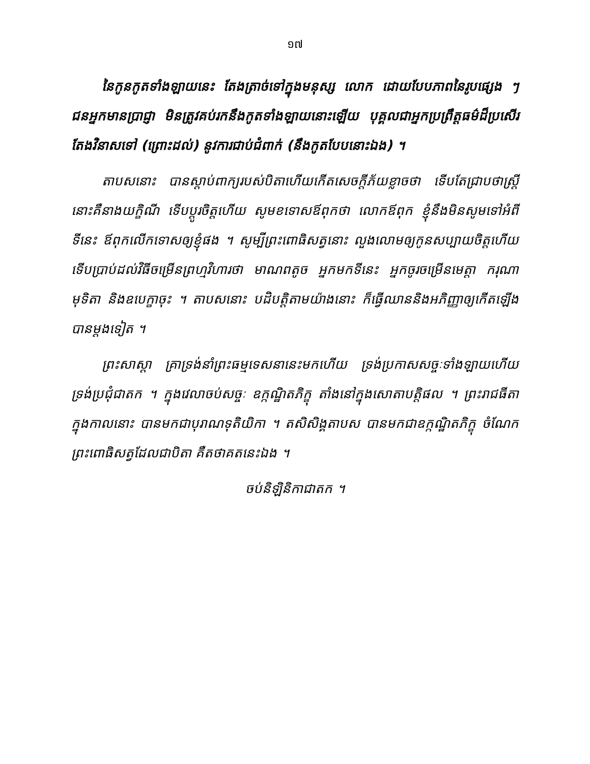១៧
នៃកូនកូតទាំងឡាយនេះ តែងត្រាច់ទៅក្នុងមនុស្ស លោក ដោយបែបភាពនៃរូបផ្សេង ៗ ជនអ្នកមានប្រាជ្ញា មិនត្រូវគប់រកនឹងកូតទាំងឡាយនោះឡើយ បុគ្គលជាអ្នកប្រព្រឹត្តធម៌ដ៏ប្រសើរ តែងវិនាសទៅ (ព្រោះដល់) នូវការជាប់ជំពាក់ (នឹងកូតបែបនោះឯង) ។
តាបសនោះ បានស្តាប់ពាក្យរបស់បិតាហើយកើតសេចក្តីភ័យខ្លាចថា ទើបតែជ្រាបថាស្ត្រីនោះគឺនាងយក្ខិណី ទើបប្តូរចិត្តហើយ សូមខទោសឪពុកថា លោកឪពុក ខ្ញុំនឹងមិនសូមទៅអំពីទីនេះ ឪពុកលើកទោសឲ្យខ្ញុំផង ។ សូម្បីព្រះពោធិសត្វនោះ លួងលោមឲ្យកូនសប្បាយចិត្តហើយ ទើបប្រាប់ដល់វិធីចម្រើនព្រហ្មវិហារថា មាណពតូច អ្នកមកទីនេះ អ្នកចូរចម្រើនមេត្តា ករុណា មុទិតា និងឧបេក្ខាចុះ ។ តាបសនោះ បដិបត្តិតាមយ៉ាងនោះ ក៏ធ្វើឈាននិងអភិញ្ញាឲ្យកើតឡើងបានម្តងទៀត ។
ព្រះសាស្តា គ្រាទ្រង់នាំព្រះធម្មទេសនានេះមកហើយ ទ្រង់ប្រកាសសច្ចៈទាំងឡាយហើយ ទ្រង់ប្រជុំជាតក ។ ក្នុងវេលាចប់សច្ចៈ ឧក្កណ្ឋិតភិក្ខុ តាំងនៅក្នុងសោតាបត្តិផល ។ ព្រះរាជធីតាក្នុងកាលនោះ បានមកជាបុរាណទុតិយិកា ។ តសិសិង្គតាបស បានមកជាឧក្កណ្ឋិតភិក្ខុ ចំណែកព្រះពោធិសត្វដែលជាបិតា គឺតថាគតនេះឯង ។
ចប់និឡិនិកាជាតក ។